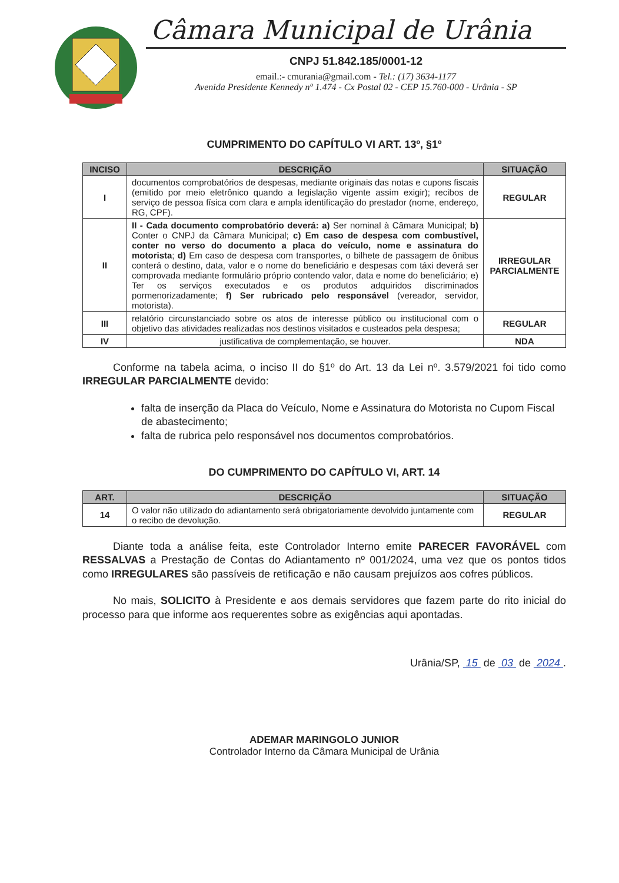Câmara Municipal de Urânia
CNPJ 51.842.185/0001-12
email.:- cmurania@gmail.com - Tel.: (17) 3634-1177
Avenida Presidente Kennedy nº 1.474 - Cx Postal 02 - CEP 15.760-000 - Urânia - SP
CUMPRIMENTO DO CAPÍTULO VI ART. 13º, §1º
| INCISO | DESCRIÇÃO | SITUAÇÃO |
| --- | --- | --- |
| I | documentos comprobatórios de despesas, mediante originais das notas e cupons fiscais (emitido por meio eletrônico quando a legislação vigente assim exigir); recibos de serviço de pessoa física com clara e ampla identificação do prestador (nome, endereço, RG, CPF). | REGULAR |
| II | II - Cada documento comprobatório deverá: a) Ser nominal à Câmara Municipal; b) Conter o CNPJ da Câmara Municipal; c) Em caso de despesa com combustível, conter no verso do documento a placa do veículo, nome e assinatura do motorista ; d) Em caso de despesa com transportes, o bilhete de passagem de ônibus conterá o destino, data, valor e o nome do beneficiário e despesas com táxi deverá ser comprovada mediante formulário próprio contendo valor, data e nome do beneficiário; e) Ter os serviços executados e os produtos adquiridos discriminados pormenorizadamente; f) Ser rubricado pelo responsável (vereador, servidor, motorista). | IRREGULAR PARCIALMENTE |
| III | relatório circunstanciado sobre os atos de interesse público ou institucional com o objetivo das atividades realizadas nos destinos visitados e custeados pela despesa; | REGULAR |
| IV | justificativa de complementação, se houver. | NDA |
Conforme na tabela acima, o inciso II do §1º do Art. 13 da Lei nº. 3.579/2021 foi tido como IRREGULAR PARCIALMENTE devido:
falta de inserção da Placa do Veículo, Nome e Assinatura do Motorista no Cupom Fiscal de abastecimento;
falta de rubrica pelo responsável nos documentos comprobatórios.
DO CUMPRIMENTO DO CAPÍTULO VI, ART. 14
| ART. | DESCRIÇÃO | SITUAÇÃO |
| --- | --- | --- |
| 14 | O valor não utilizado do adiantamento será obrigatoriamente devolvido juntamente com o recibo de devolução. | REGULAR |
Diante toda a análise feita, este Controlador Interno emite PARECER FAVORÁVEL com RESSALVAS a Prestação de Contas do Adiantamento nº 001/2024, uma vez que os pontos tidos como IRREGULARES são passíveis de retificação e não causam prejuízos aos cofres públicos.
No mais, SOLICITO à Presidente e aos demais servidores que fazem parte do rito inicial do processo para que informe aos requerentes sobre as exigências aqui apontadas.
Urânia/SP, 15 de 03 de 2024 .
ADEMAR MARINGOLO JUNIOR
Controlador Interno da Câmara Municipal de Urânia